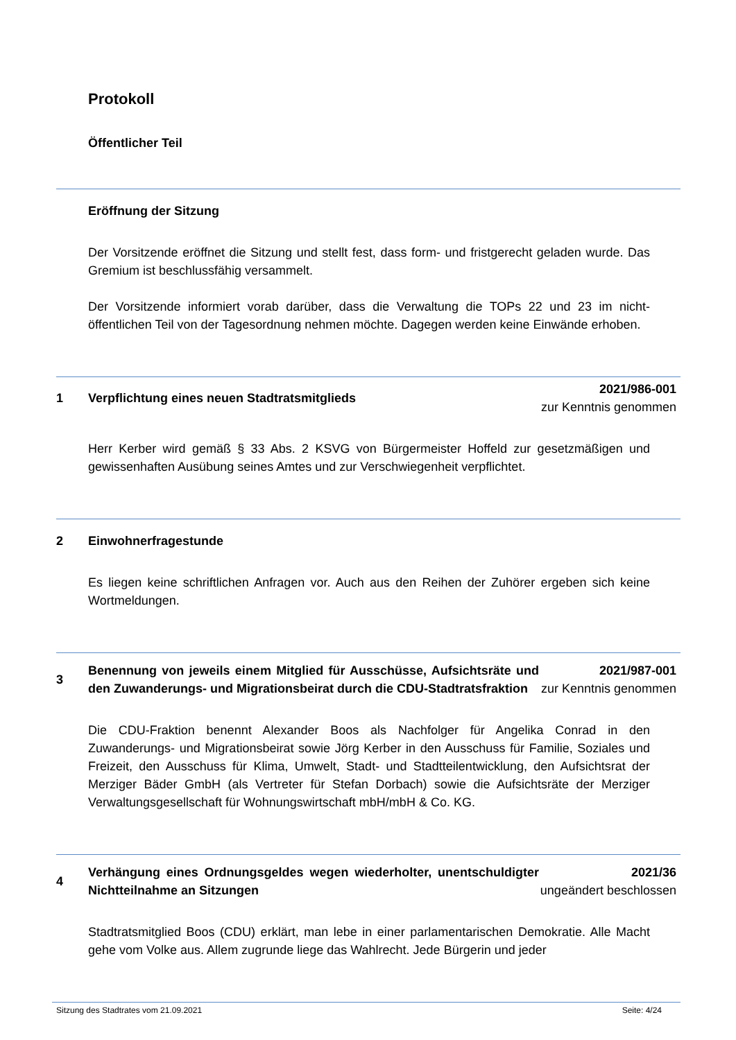Protokoll
Öffentlicher Teil
Eröffnung der Sitzung
Der Vorsitzende eröffnet die Sitzung und stellt fest, dass form- und fristgerecht geladen wurde. Das Gremium ist beschlussfähig versammelt.
Der Vorsitzende informiert vorab darüber, dass die Verwaltung die TOPs 22 und 23 im nicht-öffentlichen Teil von der Tagesordnung nehmen möchte. Dagegen werden keine Einwände erhoben.
1 Verpflichtung eines neuen Stadtratsmitglieds
2021/986-001
zur Kenntnis genommen
Herr Kerber wird gemäß § 33 Abs. 2 KSVG von Bürgermeister Hoffeld zur gesetzmäßigen und gewissenhaften Ausübung seines Amtes und zur Verschwiegenheit verpflichtet.
2 Einwohnerfragestunde
Es liegen keine schriftlichen Anfragen vor. Auch aus den Reihen der Zuhörer ergeben sich keine Wortmeldungen.
3
Benennung von jeweils einem Mitglied für Ausschüsse, Aufsichtsräte und den Zuwanderungs- und Migrationsbeirat durch die CDU-Stadtratsfraktion
2021/987-001
zur Kenntnis genommen
Die CDU-Fraktion benennt Alexander Boos als Nachfolger für Angelika Conrad in den Zuwanderungs- und Migrationsbeirat sowie Jörg Kerber in den Ausschuss für Familie, Soziales und Freizeit, den Ausschuss für Klima, Umwelt, Stadt- und Stadtteilentwicklung, den Aufsichtsrat der Merziger Bäder GmbH (als Vertreter für Stefan Dorbach) sowie die Aufsichtsräte der Merziger Verwaltungsgesellschaft für Wohnungswirtschaft mbH/mbH & Co. KG.
4
Verhängung eines Ordnungsgeldes wegen wiederholter, unentschuldigter Nichtteilnahme an Sitzungen
2021/36
ungeändert beschlossen
Stadtratsmitglied Boos (CDU) erklärt, man lebe in einer parlamentarischen Demokratie. Alle Macht gehe vom Volke aus. Allem zugrunde liege das Wahlrecht. Jede Bürgerin und jeder
Sitzung des Stadtrates vom 21.09.2021 Seite: 4/24